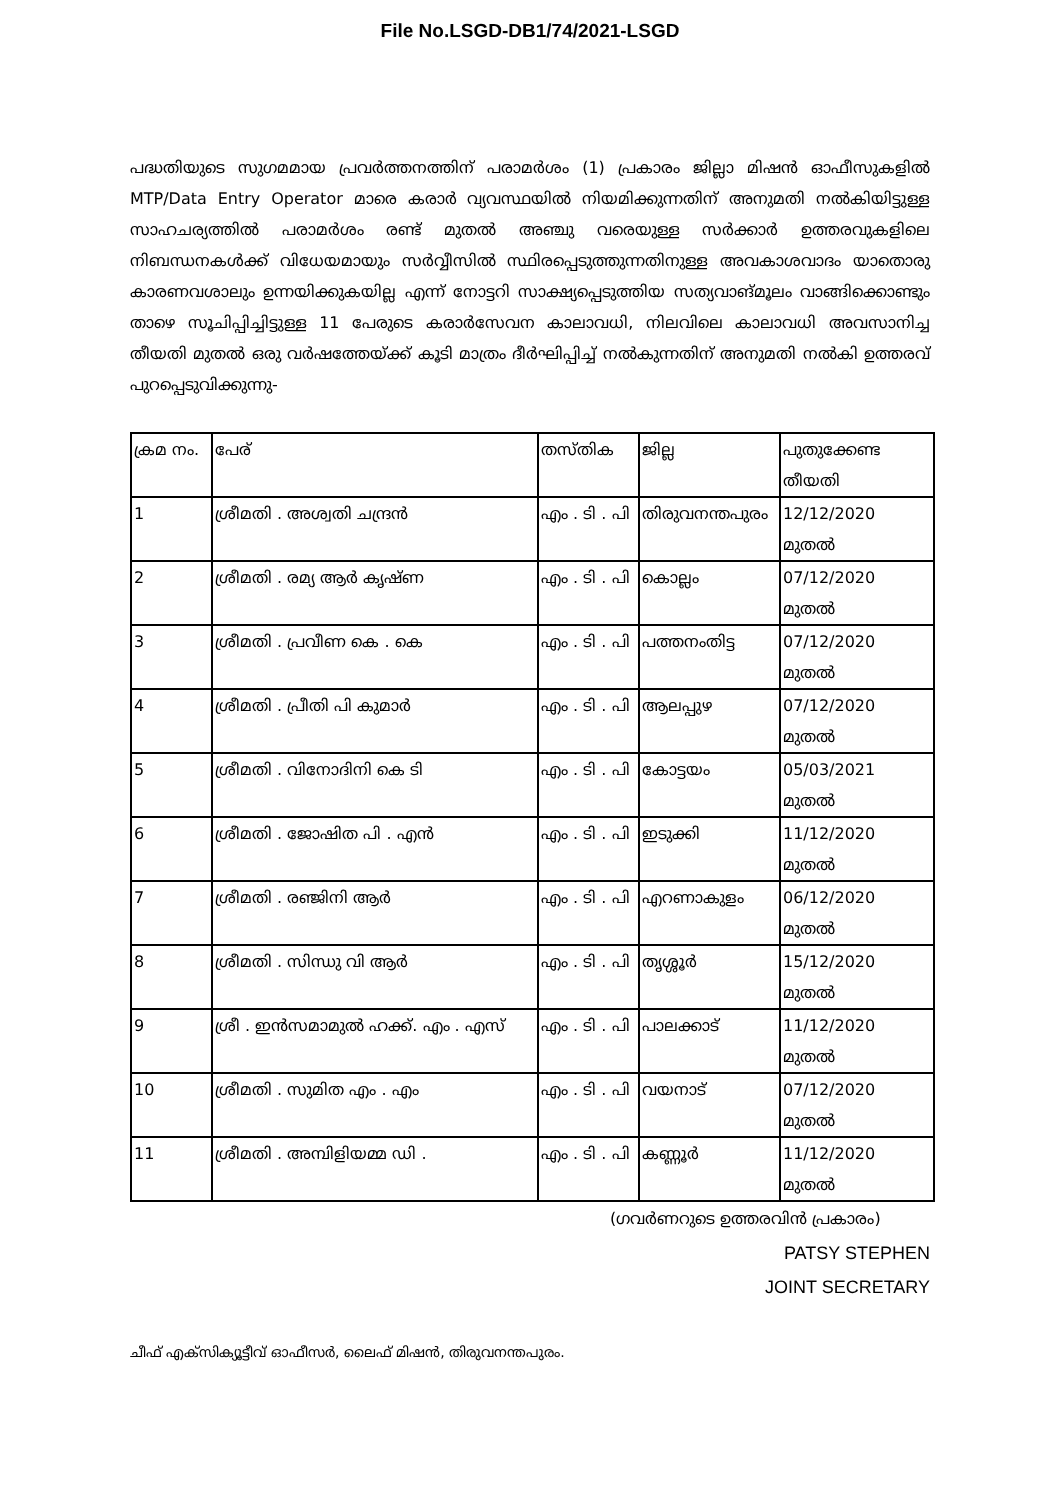File No.LSGD-DB1/74/2021-LSGD
പദ്ധതിയുടെ സുഗമമായ പ്രവർത്തനത്തിന് പരാമർശം (1) പ്രകാരം ജില്ലാ മിഷൻ ഓഫീസുകളിൽ MTP/Data Entry Operator മാരെ കരാർ വ്യവസ്ഥയിൽ നിയമിക്കുന്നതിന് അനുമതി നൽകിയിട്ടുള്ള സാഹചര്യത്തിൽ പരാമർശം രണ്ട് മുതൽ അഞ്ചു വരെയുള്ള സർക്കാർ ഉത്തരവുകളിലെ നിബന്ധനകൾക്ക് വിധേയമായും സർവ്വീസിൽ സ്ഥിരപ്പെടുത്തുന്നതിനുള്ള അവകാശവാദം യാതൊരു കാരണവശാലും ഉന്നയിക്കുകയില്ല എന്ന് നോട്ടറി സാക്ഷ്യപ്പെടുത്തിയ സത്യവാങ്മൂലം വാങ്ങിക്കൊണ്ടും താഴെ സൂചിപ്പിച്ചിട്ടുള്ള 11 പേരുടെ കരാർസേവന കാലാവധി, നിലവിലെ കാലാവധി അവസാനിച്ച തീയതി മുതൽ ഒരു വർഷത്തേയ്ക്ക് കൂടി മാത്രം ദീർഘിപ്പിച്ച് നൽകുന്നതിന് അനുമതി നൽകി ഉത്തരവ് പുറപ്പെടുവിക്കുന്നു-
| ക്രമ നം. | പേര് | തസ്തിക | ജില്ല | പുതുക്കേണ്ട തീയതി |
| --- | --- | --- | --- | --- |
| 1 | ശ്രീമതി . അശ്വതി ചന്ദ്രൻ | എം . ടി . പി | തിരുവനന്തപുരം | 12/12/2020 മുതൽ |
| 2 | ശ്രീമതി . രമ്യ ആർ കൃഷ്ണ | എം . ടി . പി | കൊല്ലം | 07/12/2020 മുതൽ |
| 3 | ശ്രീമതി . പ്രവീണ കെ . കെ | എം . ടി . പി | പത്തനംതിട്ട | 07/12/2020 മുതൽ |
| 4 | ശ്രീമതി . പ്രീതി പി കുമാർ | എം . ടി . പി | ആലപ്പുഴ | 07/12/2020 മുതൽ |
| 5 | ശ്രീമതി . വിനോദിനി കെ ടി | എം . ടി . പി | കോട്ടയം | 05/03/2021 മുതൽ |
| 6 | ശ്രീമതി . ജോഷിത പി . എൻ | എം . ടി . പി | ഇടുക്കി | 11/12/2020 മുതൽ |
| 7 | ശ്രീമതി . രഞ്ജിനി ആർ | എം . ടി . പി | എറണാകുളം | 06/12/2020 മുതൽ |
| 8 | ശ്രീമതി . സിന്ധു വി ആർ | എം . ടി . പി | തൃശ്ശൂർ | 15/12/2020 മുതൽ |
| 9 | ശ്രീ . ഇൻസമാമുൽ ഹക്ക്. എം . എസ് | എം . ടി . പി | പാലക്കാട് | 11/12/2020 മുതൽ |
| 10 | ശ്രീമതി . സുമിത എം . എം | എം . ടി . പി | വയനാട് | 07/12/2020 മുതൽ |
| 11 | ശ്രീമതി . അമ്പിളിയമ്മ ഡി . | എം . ടി . പി | കണ്ണൂർ | 11/12/2020 മുതൽ |
(ഗവർണറുടെ ഉത്തരവിൻ പ്രകാരം)
PATSY STEPHEN
JOINT SECRETARY
ചീഫ് എക്സിക്യൂട്ടീവ് ഓഫീസർ, ലൈഫ് മിഷൻ, തിരുവനന്തപുരം.